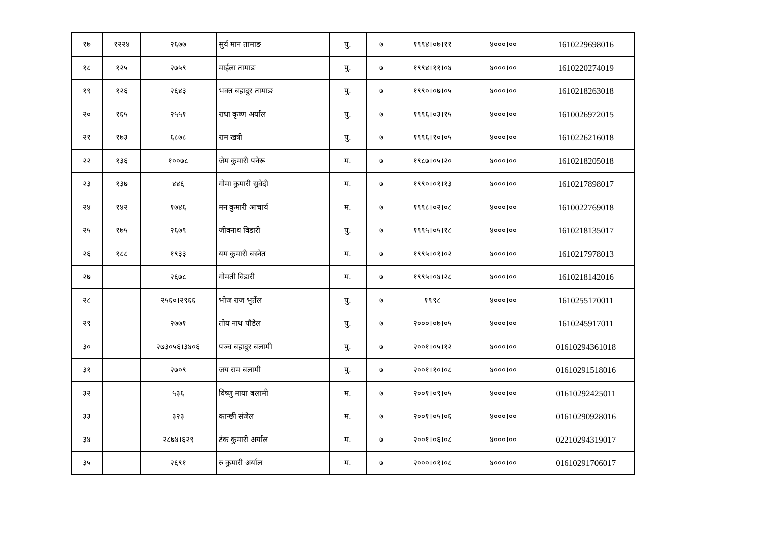| १७ | १२२४ | २६७७ | सुर्य मान तामाङ | पु. | ७ | १९९४।०७।११ | ४०००।०० | 1610229698016 |
| १८ | १२५ | २७५९ | माईला तामाङ | पु. | ७ | १९९४।११।०४ | ४०००।०० | 1610220274019 |
| १९ | १२६ | २६४३ | भक्त बहादुर तामाङ | पु. | ७ | १९९०।०७।०५ | ४०००।०० | 1610218263018 |
| २० | १६५ | २५५१ | राधा कृष्ण अर्याल | पु. | ७ | १९९६।०३।१५ | ४०००।०० | 1610026972015 |
| २१ | १७३ | ६८७८ | राम खत्री | पु. | ७ | १९९६।१०।०५ | ४०००।०० | 1610226216018 |
| २२ | १३६ | १००७८ | जेम कुमारी पनेरू | म. | ७ | १९८७।०५।२० | ४०००।०० | 1610218205018 |
| २३ | १३७ | ४४६ | गोमा कुमारी सुवेदी | म. | ७ | १९९०।०१।१३ | ४०००।०० | 1610217898017 |
| २४ | १४२ | १७४६ | मन कुमारी आचार्य | म. | ७ | १९९८।०२।०८ | ४०००।०० | 1610022769018 |
| २५ | १७५ | २६७९ | जीवनाथ विडारी | पु. | ७ | १९९५।०५।१८ | ४०००।०० | 1610218135017 |
| २६ | १८८ | १९३३ | यम कुमारी बस्नेत | म. | ७ | १९९५।०१।०२ | ४०००।०० | 1610217978013 |
| २७ | | २६७८ | गोमती विडारी | म. | ७ | १९९५।०४।२८ | ४०००।०० | 1610218142016 |
| २८ | | २५६०।२९६६ | भोज राज भुर्तेल | पु. | ७ | १९९८ | ४०००।०० | 1610255170011 |
| २९ | | २७७१ | तोय नाथ पौडेल | पु. | ७ | २०००।०७।०५ | ४०००।०० | 1610245917011 |
| ३० | | २७३०५६।३४०६ | पञ्च बहादुर बलामी | पु. | ७ | २००१।०५।१२ | ४०००।०० | 01610294361018 |
| ३१ | | २७०९ | जय राम बलामी | पु. | ७ | २००१।१०।०८ | ४०००।०० | 01610291518016 |
| ३२ | | ५३६ | विष्णु माया बलामी | म. | ७ | २००१।०९।०५ | ४०००।०० | 01610292425011 |
| ३३ | | ३२३ | कान्छी संजेल | म. | ७ | २००१।०५।०६ | ४०००।०० | 01610290928016 |
| ३४ | | २८७४।६२९ | टंक कुमारी अर्याल | म. | ७ | २००१।०६।०८ | ४०००।०० | 02210294319017 |
| ३५ | | २६९१ | रु कुमारी अर्याल | म. | ७ | २०००।०१।०८ | ४०००।०० | 01610291706017 |